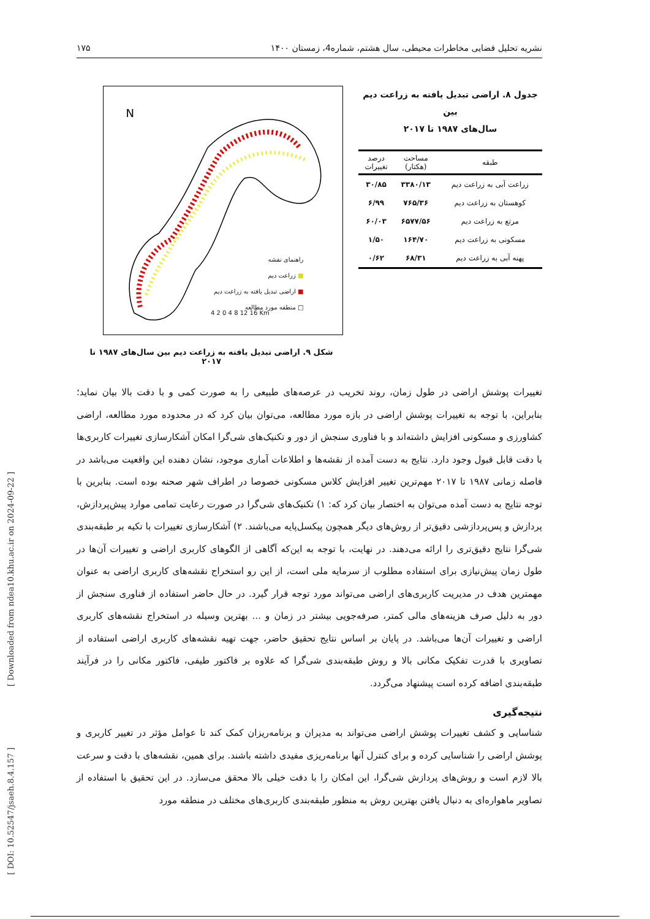[ Downloaded from ndea10.khu.ac.ir on 2024-09-22 ]
[ DOI: 10.52547/jsaeh.8.4.157 ]
نشریه تحلیل فضایی مخاطرات محیطی، سال هشتم، شماره4، زمستان ۱۴۰۰ ۱۷۵
جدول ۸. اراضی تبدیل یافته به زراعت دیم بین
سال‌های ۱۹۸۷ تا ۲۰۱۷
| طبقه | مساحت (هکتار) | درصد تغییرات |
| --- | --- | --- |
| زراعت آبی به زراعت دیم | ۳۳۸۰/۱۳ | ۳۰/۸۵ |
| کوهستان به زراعت دیم | ۷۶۵/۳۶ | ۶/۹۹ |
| مرتع به زراعت دیم | ۶۵۷۷/۵۶ | ۶۰/۰۳ |
| مسکونی به زراعت دیم | ۱۶۴/۷۰ | ۱/۵۰ |
| پهنه آبی به زراعت دیم | ۶۸/۳۱ | ۰/۶۲ |
N
راهنمای نقشه
■ زراعت دیم
■ اراضی تبدیل یافته به زراعت دیم
□ منطقه مورد مطالعه
4 2 0 4 8 12 16 Km
شکل ۹. اراضی تبدیل یافته به زراعت دیم بین سال‌های ۱۹۸۷ تا ۲۰۱۷
تغییرات پوشش اراضی در طول زمان، روند تخریب در عرصه‌های طبیعی را به صورت کمی و با دقت بالا بیان نماید؛ بنابراین، با توجه به تغییرات پوشش اراضی در بازه مورد مطالعه، می‌توان بیان کرد که در محدوده مورد مطالعه، اراضی کشاورزی و مسکونی افزایش داشته‌اند و با فناوری سنجش از دور و تکنیک‌های شی‌گرا امکان آشکارسازی تغییرات کاربری‌ها با دقت قابل قبول وجود دارد. نتایج به دست آمده از نقشه‌ها و اطلاعات آماری موجود، نشان دهنده این واقعیت می‌باشد در فاصله زمانی ۱۹۸۷ تا ۲۰۱۷ مهم‌ترین تغییر افزایش کلاس مسکونی خصوصا در اطراف شهر صحنه بوده است. بنابرین با توجه نتایج به دست آمده می‌توان به اختصار بیان کرد که: ۱) تکنیک‌های شی‌گرا در صورت رعایت تمامی موارد پیش‌پردازش، پردازش و پس‌پردازشی دقیق‌تر از روش‌های دیگر همچون پیکسل‌پایه می‌باشند. ۲) آشکارسازی تغییرات با تکیه بر طبقه‌بندی شی‌گرا نتایج دقیق‌تری را ارائه می‌دهند. در نهایت، با توجه به این‌که آگاهی از الگوهای کاربری اراضی و تغییرات آن‌ها در طول زمان پیش‌نیازی برای استفاده مطلوب از سرمایه ملی است، از این رو استخراج نقشه‌های کاربری اراضی به عنوان مهمترین هدف در مدیریت کاربری‌های اراضی می‌تواند مورد توجه قرار گیرد. در حال حاضر استفاده از فناوری سنجش از دور به دلیل صرف هزینه‌های مالی کمتر، صرفه‌جویی بیشتر در زمان و ... بهترین وسیله در استخراج نقشه‌های کاربری اراضی و تغییرات آن‌ها می‌باشد. در پایان بر اساس نتایج تحقیق حاضر، جهت تهیه نقشه‌های کاربری اراضی استفاده از تصاویری با قدرت تفکیک مکانی بالا و روش طبقه‌بندی شی‌گرا که علاوه بر فاکتور طیفی، فاکتور مکانی را در فرآیند طبقه‌بندی اضافه کرده است پیشنهاد می‌گردد.
نتیجه‌گیری
شناسایی و کشف تغییرات پوشش اراضی می‌تواند به مدیران و برنامه‌ریزان کمک کند تا عوامل مؤثر در تغییر کاربری و پوشش اراضی را شناسایی کرده و برای کنترل آنها برنامه‌ریزی مفیدی داشته باشند. برای همین، نقشه‌های با دقت و سرعت بالا لازم است و روش‌های پردازش شی‌گرا، این امکان را با دقت خیلی بالا محقق می‌سازد. در این تحقیق با استفاده از تصاویر ماهواره‌ای به دنبال یافتن بهترین روش به منظور طبقه‌بندی کاربری‌های مختلف در منطقه مورد